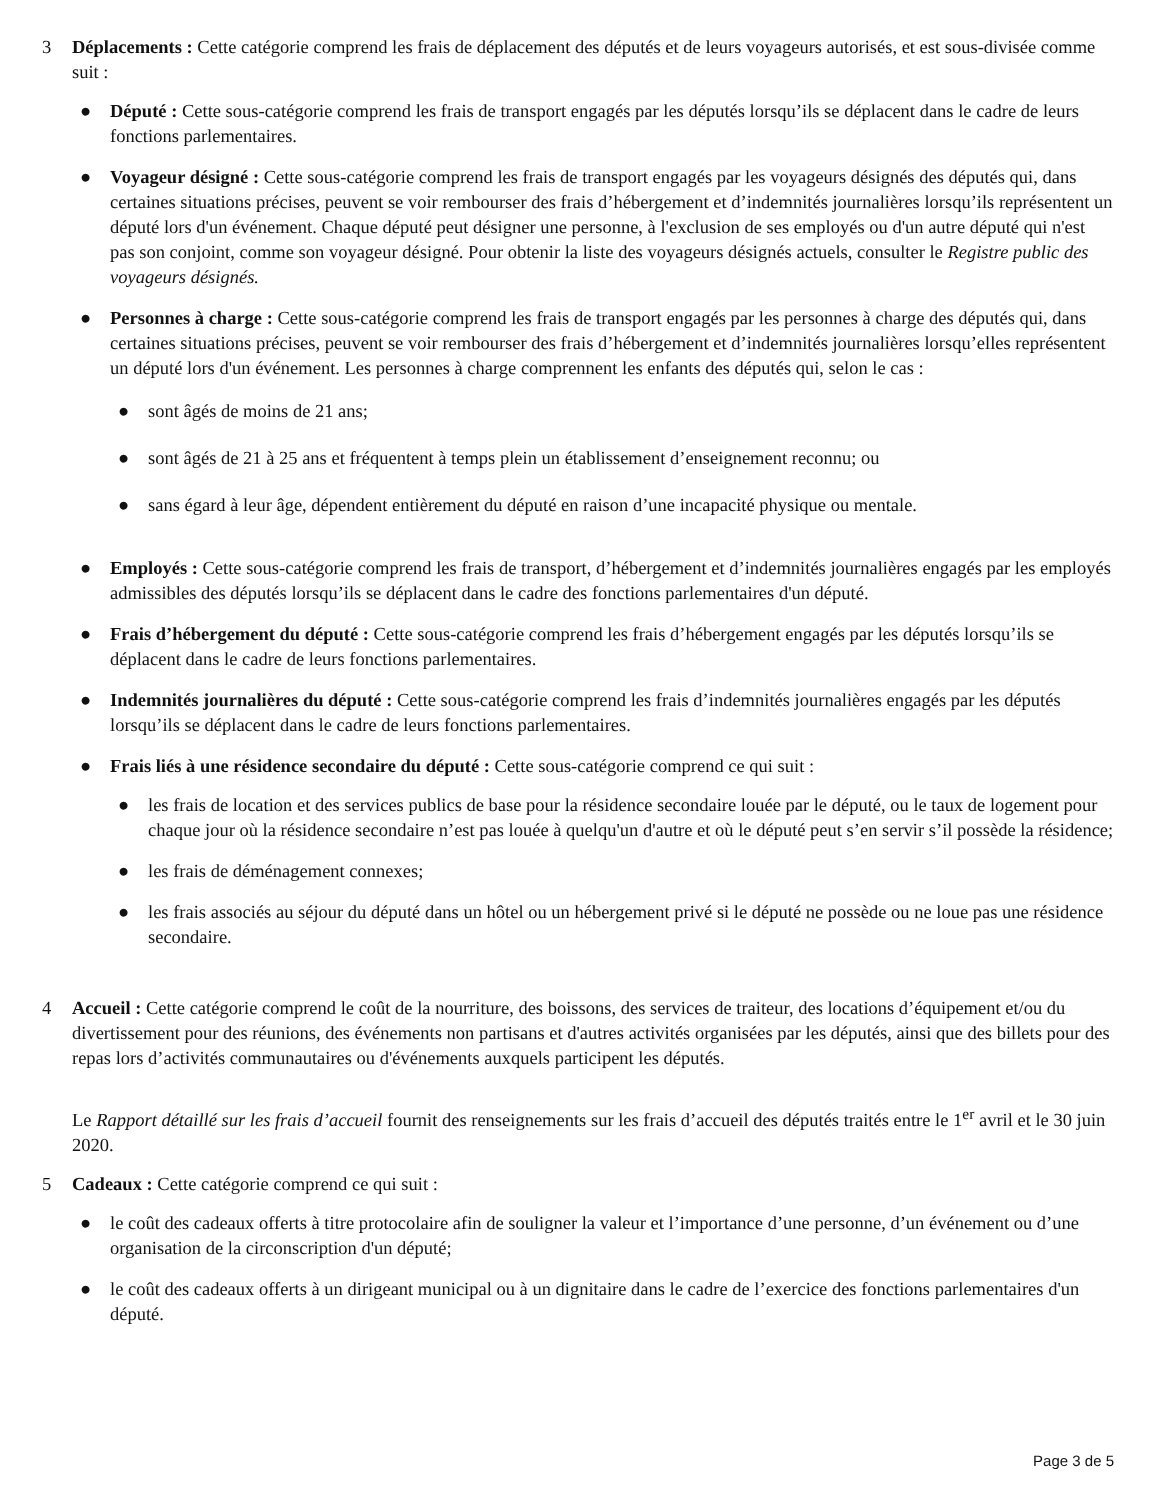3 Déplacements : Cette catégorie comprend les frais de déplacement des députés et de leurs voyageurs autorisés, et est sous-divisée comme suit :
● Député : Cette sous-catégorie comprend les frais de transport engagés par les députés lorsqu’ils se déplacent dans le cadre de leurs fonctions parlementaires.
● Voyageur désigné : Cette sous-catégorie comprend les frais de transport engagés par les voyageurs désignés des députés qui, dans certaines situations précises, peuvent se voir rembourser des frais d’hébergement et d’indemnités journalières lorsqu’ils représentent un député lors d'un événement. Chaque député peut désigner une personne, à l'exclusion de ses employés ou d'un autre député qui n'est pas son conjoint, comme son voyageur désigné. Pour obtenir la liste des voyageurs désignés actuels, consulter le Registre public des voyageurs désignés.
● Personnes à charge : Cette sous-catégorie comprend les frais de transport engagés par les personnes à charge des députés qui, dans certaines situations précises, peuvent se voir rembourser des frais d’hébergement et d’indemnités journalières lorsqu’elles représentent un député lors d'un événement. Les personnes à charge comprennent les enfants des députés qui, selon le cas :
● sont âgés de moins de 21 ans;
● sont âgés de 21 à 25 ans et fréquentent à temps plein un établissement d’enseignement reconnu; ou
● sans égard à leur âge, dépendent entièrement du député en raison d’une incapacité physique ou mentale.
● Employés : Cette sous-catégorie comprend les frais de transport, d’hébergement et d’indemnités journalières engagés par les employés admissibles des députés lorsqu’ils se déplacent dans le cadre des fonctions parlementaires d'un député.
● Frais d’hébergement du député : Cette sous-catégorie comprend les frais d’hébergement engagés par les députés lorsqu’ils se déplacent dans le cadre de leurs fonctions parlementaires.
● Indemnités journalières du député : Cette sous-catégorie comprend les frais d’indemnités journalières engagés par les députés lorsqu’ils se déplacent dans le cadre de leurs fonctions parlementaires.
● Frais liés à une résidence secondaire du député : Cette sous-catégorie comprend ce qui suit :
● les frais de location et des services publics de base pour la résidence secondaire louée par le député, ou le taux de logement pour chaque jour où la résidence secondaire n’est pas louée à quelqu'un d'autre et où le député peut s’en servir s’il possède la résidence;
● les frais de déménagement connexes;
● les frais associés au séjour du député dans un hôtel ou un hébergement privé si le député ne possède ou ne loue pas une résidence secondaire.
4 Accueil : Cette catégorie comprend le coût de la nourriture, des boissons, des services de traiteur, des locations d’équipement et/ou du divertissement pour des réunions, des événements non partisans et d'autres activités organisées par les députés, ainsi que des billets pour des repas lors d’activités communautaires ou d'événements auxquels participent les députés.
Le Rapport détaillé sur les frais d’accueil fournit des renseignements sur les frais d’accueil des députés traités entre le 1<sup>er</sup> avril et le 30 juin 2020.
5 Cadeaux : Cette catégorie comprend ce qui suit :
● le coût des cadeaux offerts à titre protocolaire afin de souligner la valeur et l’importance d’une personne, d’un événement ou d’une organisation de la circonscription d'un député;
● le coût des cadeaux offerts à un dirigeant municipal ou à un dignitaire dans le cadre de l’exercice des fonctions parlementaires d'un député.
Page 3 de 5